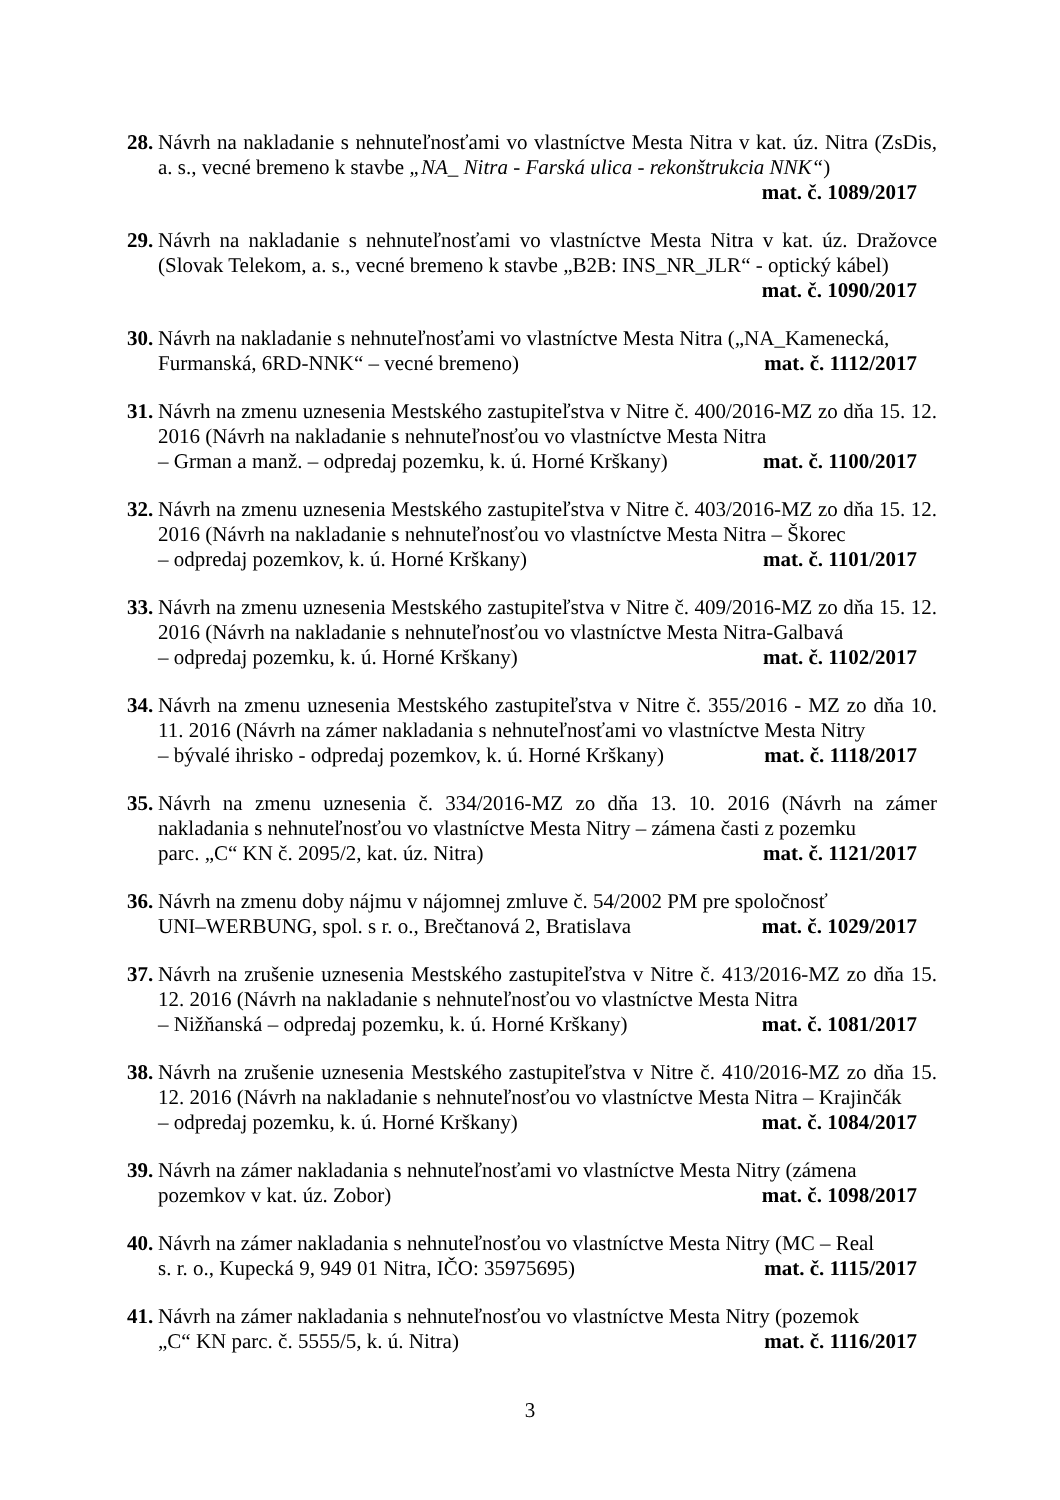28.
Návrh na nakladanie s nehnuteľnosťami vo vlastníctve Mesta Nitra v kat. úz. Nitra (ZsDis, a. s., vecné bremeno k stavbe „NA_ Nitra - Farská ulica - rekonštrukcia NNK“)
mat. č. 1089/2017
29.
Návrh na nakladanie s nehnuteľnosťami vo vlastníctve Mesta Nitra v kat. úz. Dražovce (Slovak Telekom, a. s., vecné bremeno k stavbe „B2B: INS_NR_JLR“ - optický kábel)
mat. č. 1090/2017
30.
Návrh na nakladanie s nehnuteľnosťami vo vlastníctve Mesta Nitra („NA_Kamenecká,
Furmanská, 6RD-NNK“ – vecné bremeno) mat. č. 1112/2017
31.
Návrh na zmenu uznesenia Mestského zastupiteľstva v Nitre č. 400/2016-MZ zo dňa 15. 12. 2016 (Návrh na nakladanie s nehnuteľnosťou vo vlastníctve Mesta Nitra
– Grman a manž. – odpredaj pozemku, k. ú. Horné Krškany) mat. č. 1100/2017
32.
Návrh na zmenu uznesenia Mestského zastupiteľstva v Nitre č. 403/2016-MZ zo dňa 15. 12. 2016 (Návrh na nakladanie s nehnuteľnosťou vo vlastníctve Mesta Nitra – Škorec
– odpredaj pozemkov, k. ú. Horné Krškany) mat. č. 1101/2017
33.
Návrh na zmenu uznesenia Mestského zastupiteľstva v Nitre č. 409/2016-MZ zo dňa 15. 12. 2016 (Návrh na nakladanie s nehnuteľnosťou vo vlastníctve Mesta Nitra-Galbavá
– odpredaj pozemku, k. ú. Horné Krškany) mat. č. 1102/2017
34.
Návrh na zmenu uznesenia Mestského zastupiteľstva v Nitre č. 355/2016 - MZ zo dňa 10. 11. 2016 (Návrh na zámer nakladania s nehnuteľnosťami vo vlastníctve Mesta Nitry
– bývalé ihrisko - odpredaj pozemkov, k. ú. Horné Krškany) mat. č. 1118/2017
35.
Návrh na zmenu uznesenia č. 334/2016-MZ zo dňa 13. 10. 2016 (Návrh na zámer nakladania s nehnuteľnosťou vo vlastníctve Mesta Nitry – zámena časti z pozemku
parc. „C“ KN č. 2095/2, kat. úz. Nitra) mat. č. 1121/2017
36.
Návrh na zmenu doby nájmu v nájomnej zmluve č. 54/2002 PM pre spoločnosť
UNI–WERBUNG, spol. s r. o., Brečtanová 2, Bratislava mat. č. 1029/2017
37.
Návrh na zrušenie uznesenia Mestského zastupiteľstva v Nitre č. 413/2016-MZ zo dňa 15. 12. 2016 (Návrh na nakladanie s nehnuteľnosťou vo vlastníctve Mesta Nitra
– Nižňanská – odpredaj pozemku, k. ú. Horné Krškany) mat. č. 1081/2017
38.
Návrh na zrušenie uznesenia Mestského zastupiteľstva v Nitre č. 410/2016-MZ zo dňa 15. 12. 2016 (Návrh na nakladanie s nehnuteľnosťou vo vlastníctve Mesta Nitra – Krajinčák
– odpredaj pozemku, k. ú. Horné Krškany) mat. č. 1084/2017
39.
Návrh na zámer nakladania s nehnuteľnosťami vo vlastníctve Mesta Nitry (zámena
pozemkov v kat. úz. Zobor) mat. č. 1098/2017
40.
Návrh na zámer nakladania s nehnuteľnosťou vo vlastníctve Mesta Nitry (MC – Real
s. r. o., Kupecká 9, 949 01 Nitra, IČO: 35975695) mat. č. 1115/2017
41.
Návrh na zámer nakladania s nehnuteľnosťou vo vlastníctve Mesta Nitry (pozemok
„C“ KN parc. č. 5555/5, k. ú. Nitra) mat. č. 1116/2017
3